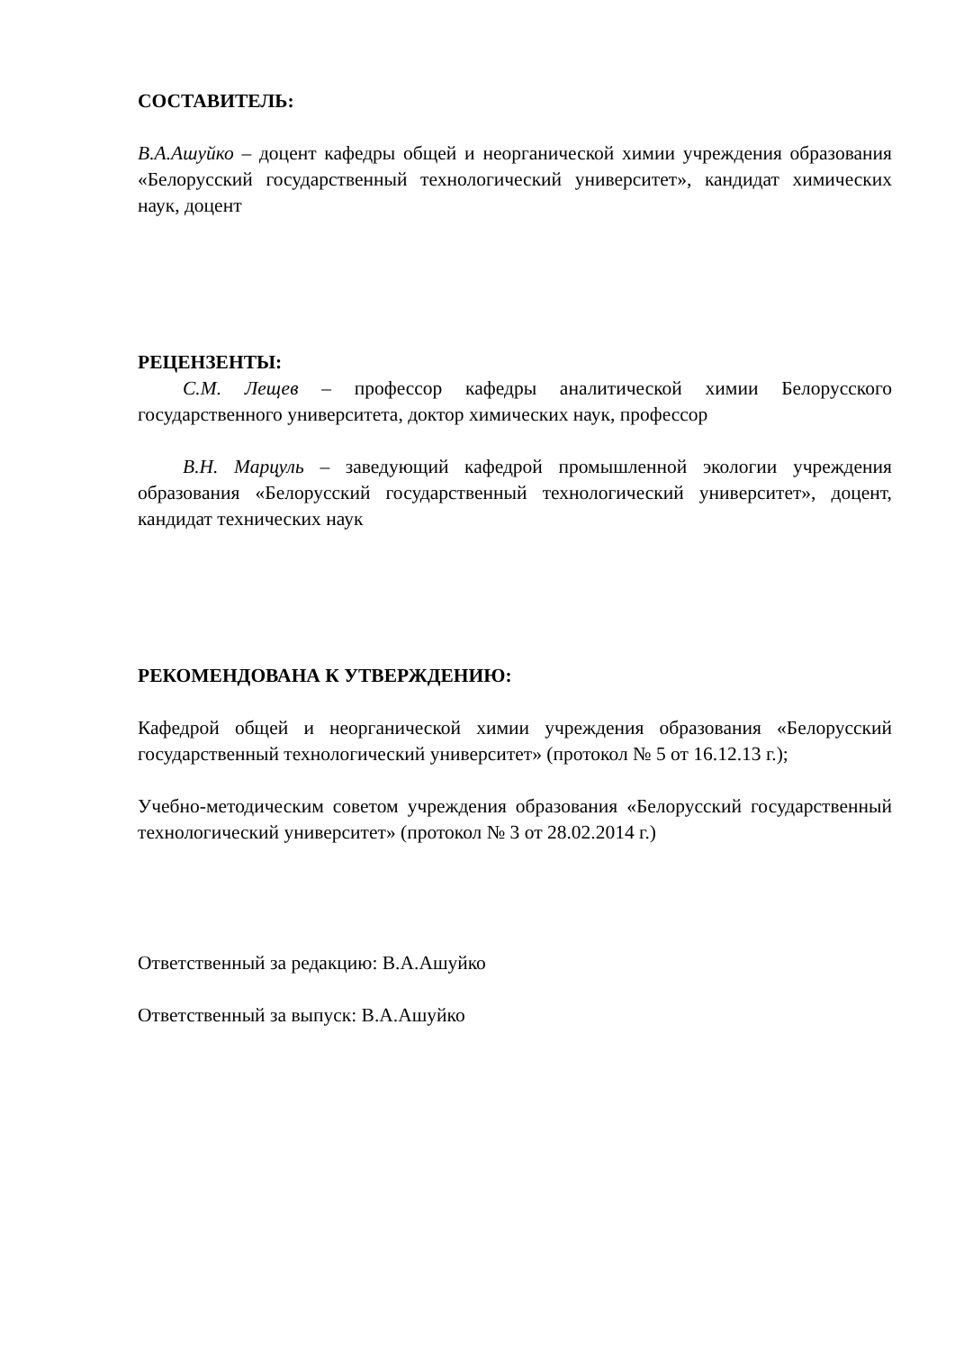СОСТАВИТЕЛЬ:
В.А.Ашуйко – доцент кафедры общей и неорганической химии учреждения образования «Белорусский государственный технологический университет», кандидат химических наук, доцент
РЕЦЕНЗЕНТЫ:
С.М. Лещев – профессор кафедры аналитической химии Белорусского государственного университета, доктор химических наук, профессор
В.Н. Марцуль – заведующий кафедрой промышленной экологии учреждения образования «Белорусский государственный технологический университет», доцент, кандидат технических наук
РЕКОМЕНДОВАНА К УТВЕРЖДЕНИЮ:
Кафедрой общей и неорганической химии учреждения образования «Белорусский государственный технологический университет» (протокол № 5 от 16.12.13 г.);
Учебно-методическим советом учреждения образования «Белорусский государственный технологический университет» (протокол № 3 от 28.02.2014 г.)
Ответственный за редакцию: В.А.Ашуйко
Ответственный за выпуск: В.А.Ашуйко